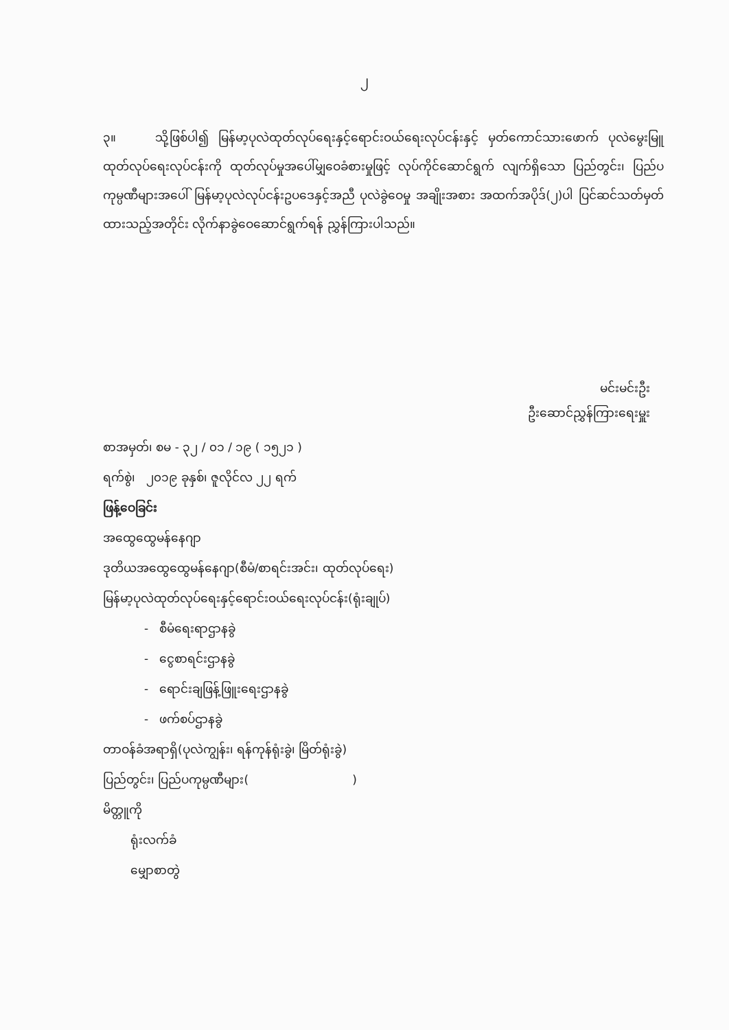၂
၃။ သို့ဖြစ်ပါ၍ မြန်မာ့ပုလဲထုတ်လုပ်ရေးနှင့်ရောင်းဝယ်ရေးလုပ်ငန်းနှင့် မှတ်ကောင်သားဖောက် ပုလဲမွေးမြူထုတ်လုပ်ရေးလုပ်ငန်းကို ထုတ်လုပ်မှုအပေါ်မျှဝေခံစားမှုဖြင့် လုပ်ကိုင်ဆောင်ရွက် လျက်ရှိသော ပြည်တွင်း၊ ပြည်ပကုမ္ပဏီများအပေါ် မြန်မာ့ပုလဲလုပ်ငန်းဥပဒေနှင့်အညီ ပုလဲခွဲဝေမှု အချိုးအစား အထက်အပိုဒ်(၂)ပါ ပြင်ဆင်သတ်မှတ်ထားသည့်အတိုင်း လိုက်နာခွဲဝေဆောင်ရွက်ရန် ညွှန်ကြားပါသည်။
မင်းမင်းဦး
ဦးဆောင်ညွှန်ကြားရေးမှူး
စာအမှတ်၊ စမ - ၃၂ / ၀၁ / ၁၉ ( ၁၅၂၁ )
ရက်စွဲ၊ ၂၀၁၉ ခုနှစ်၊ ဇူလိုင်လ ၂၂ ရက်
ဖြန့်ဝေခြင်း
အထွေထွေမန်နေဂျာ
ဒုတိယအထွေထွေမန်နေဂျာ(စီမံ/စာရင်းအင်း၊ ထုတ်လုပ်ရေး)
မြန်မာ့ပုလဲထုတ်လုပ်ရေးနှင့်ရောင်းဝယ်ရေးလုပ်ငန်း(ရုံးချုပ်)
- စီမံရေးရာဌာနခွဲ
- ငွေစာရင်းဌာနခွဲ
- ရောင်းချဖြန့်ဖြူးရေးဌာနခွဲ
- ဖက်စပ်ဌာနခွဲ
တာဝန်ခံအရာရှိ(ပုလဲကျွန်း၊ ရန်ကုန်ရုံးခွဲ၊ မြိတ်ရုံးခွဲ)
ပြည်တွင်း၊ ပြည်ပကုမ္ပဏီများ( )
မိတ္တူကို
ရုံးလက်ခံ
မျှောစာတွဲ